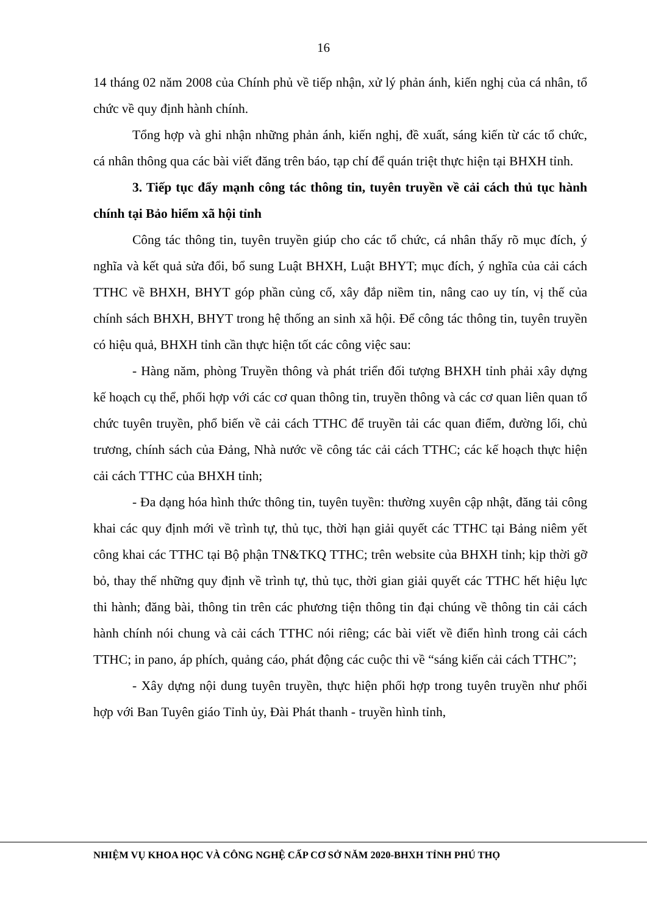16
14 tháng 02 năm 2008 của Chính phủ về tiếp nhận, xử lý phản ánh, kiến nghị của cá nhân, tổ chức về quy định hành chính.
Tổng hợp và ghi nhận những phản ánh, kiến nghị, đề xuất, sáng kiến từ các tổ chức, cá nhân thông qua các bài viết đăng trên báo, tạp chí để quán triệt thực hiện tại BHXH tỉnh.
3. Tiếp tục đẩy mạnh công tác thông tin, tuyên truyền về cải cách thủ tục hành chính tại Bảo hiểm xã hội tỉnh
Công tác thông tin, tuyên truyền giúp cho các tổ chức, cá nhân thấy rõ mục đích, ý nghĩa và kết quả sửa đổi, bổ sung Luật BHXH, Luật BHYT; mục đích, ý nghĩa của cải cách TTHC về BHXH, BHYT góp phần củng cố, xây đắp niềm tin, nâng cao uy tín, vị thế của chính sách BHXH, BHYT trong hệ thống an sinh xã hội. Để công tác thông tin, tuyên truyền có hiệu quả, BHXH tỉnh cần thực hiện tốt các công việc sau:
- Hàng năm, phòng Truyền thông và phát triển đối tượng BHXH tỉnh phải xây dựng kế hoạch cụ thể, phối hợp với các cơ quan thông tin, truyền thông và các cơ quan liên quan tổ chức tuyên truyền, phổ biến về cải cách TTHC để truyền tải các quan điểm, đường lối, chủ trương, chính sách của Đảng, Nhà nước về công tác cải cách TTHC; các kế hoạch thực hiện cải cách TTHC của BHXH tỉnh;
- Đa dạng hóa hình thức thông tin, tuyên tuyền: thường xuyên cập nhật, đăng tải công khai các quy định mới về trình tự, thủ tục, thời hạn giải quyết các TTHC tại Bảng niêm yết công khai các TTHC tại Bộ phận TN&TKQ TTHC; trên website của BHXH tỉnh; kịp thời gỡ bỏ, thay thế những quy định về trình tự, thủ tục, thời gian giải quyết các TTHC hết hiệu lực thi hành; đăng bài, thông tin trên các phương tiện thông tin đại chúng về thông tin cải cách hành chính nói chung và cải cách TTHC nói riêng; các bài viết về điển hình trong cải cách TTHC; in pano, áp phích, quảng cáo, phát động các cuộc thi về “sáng kiến cải cách TTHC”;
- Xây dựng nội dung tuyên truyền, thực hiện phối hợp trong tuyên truyền như phối hợp với Ban Tuyên giáo Tỉnh ủy, Đài Phát thanh - truyền hình tỉnh,
NHIỆM VỤ KHOA HỌC VÀ CÔNG NGHỆ CẤP CƠ SỞ NĂM 2020-BHXH TỈNH PHÚ THỌ